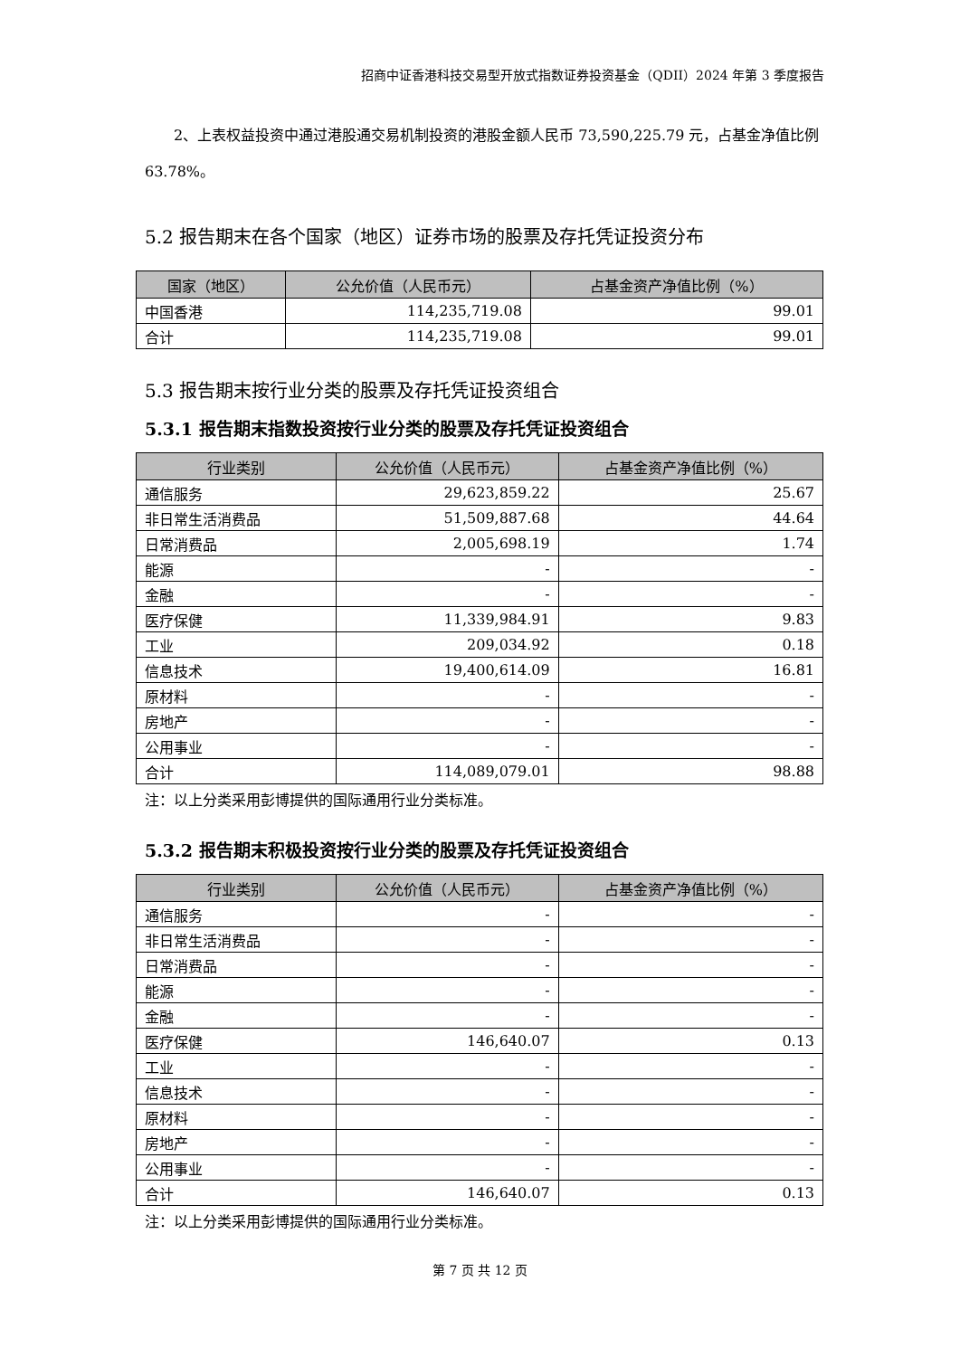招商中证香港科技交易型开放式指数证券投资基金（QDII）2024 年第 3 季度报告
2、上表权益投资中通过港股通交易机制投资的港股金额人民币 73,590,225.79 元，占基金净值比例 63.78%。
5.2 报告期末在各个国家（地区）证券市场的股票及存托凭证投资分布
| 国家（地区） | 公允价值（人民币元） | 占基金资产净值比例（%） |
| --- | --- | --- |
| 中国香港 | 114,235,719.08 | 99.01 |
| 合计 | 114,235,719.08 | 99.01 |
5.3 报告期末按行业分类的股票及存托凭证投资组合
5.3.1 报告期末指数投资按行业分类的股票及存托凭证投资组合
| 行业类别 | 公允价值（人民币元） | 占基金资产净值比例（%） |
| --- | --- | --- |
| 通信服务 | 29,623,859.22 | 25.67 |
| 非日常生活消费品 | 51,509,887.68 | 44.64 |
| 日常消费品 | 2,005,698.19 | 1.74 |
| 能源 | - | - |
| 金融 | - | - |
| 医疗保健 | 11,339,984.91 | 9.83 |
| 工业 | 209,034.92 | 0.18 |
| 信息技术 | 19,400,614.09 | 16.81 |
| 原材料 | - | - |
| 房地产 | - | - |
| 公用事业 | - | - |
| 合计 | 114,089,079.01 | 98.88 |
注：以上分类采用彭博提供的国际通用行业分类标准。
5.3.2 报告期末积极投资按行业分类的股票及存托凭证投资组合
| 行业类别 | 公允价值（人民币元） | 占基金资产净值比例（%） |
| --- | --- | --- |
| 通信服务 | - | - |
| 非日常生活消费品 | - | - |
| 日常消费品 | - | - |
| 能源 | - | - |
| 金融 | - | - |
| 医疗保健 | 146,640.07 | 0.13 |
| 工业 | - | - |
| 信息技术 | - | - |
| 原材料 | - | - |
| 房地产 | - | - |
| 公用事业 | - | - |
| 合计 | 146,640.07 | 0.13 |
注：以上分类采用彭博提供的国际通用行业分类标准。
第 7 页 共 12 页